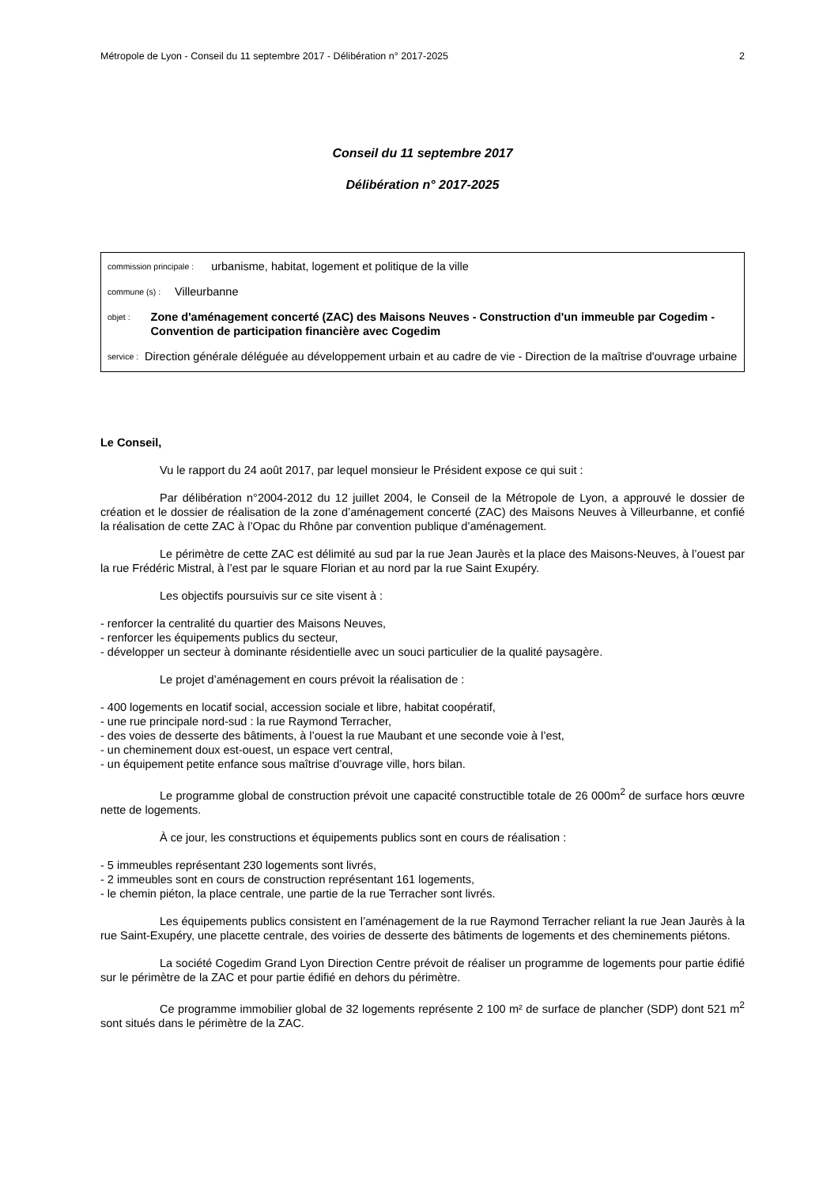Métropole de Lyon - Conseil du 11 septembre 2017 - Délibération n° 2017-2025 2
Conseil du 11 septembre 2017
Délibération n° 2017-2025
commission principale : urbanisme, habitat, logement et politique de la ville
commune (s) : Villeurbanne
objet : Zone d'aménagement concerté (ZAC) des Maisons Neuves - Construction d'un immeuble par Cogedim - Convention de participation financière avec Cogedim
service : Direction générale déléguée au développement urbain et au cadre de vie - Direction de la maîtrise d'ouvrage urbaine
Le Conseil,
Vu le rapport du 24 août 2017, par lequel monsieur le Président expose ce qui suit :
Par délibération n°2004-2012 du 12 juillet 2004, le Conseil de la Métropole de Lyon, a approuvé le dossier de création et le dossier de réalisation de la zone d’aménagement concerté (ZAC) des Maisons Neuves à Villeurbanne, et confié la réalisation de cette ZAC à l’Opac du Rhône par convention publique d’aménagement.
Le périmètre de cette ZAC est délimité au sud par la rue Jean Jaurès et la place des Maisons-Neuves, à l’ouest par la rue Frédéric Mistral, à l’est par le square Florian et au nord par la rue Saint Exupéry.
Les objectifs poursuivis sur ce site visent à :
- renforcer la centralité du quartier des Maisons Neuves,
- renforcer les équipements publics du secteur,
- développer un secteur à dominante résidentielle avec un souci particulier de la qualité paysagère.
Le projet d’aménagement en cours prévoit la réalisation de :
- 400 logements en locatif social, accession sociale et libre, habitat coopératif,
- une rue principale nord-sud : la rue Raymond Terracher,
- des voies de desserte des bâtiments, à l’ouest la rue Maubant et une seconde voie à l’est,
- un cheminement doux est-ouest, un espace vert central,
- un équipement petite enfance sous maîtrise d’ouvrage ville, hors bilan.
Le programme global de construction prévoit une capacité constructible totale de 26 000m<sup>2</sup> de surface hors œuvre nette de logements.
À ce jour, les constructions et équipements publics sont en cours de réalisation :
- 5 immeubles représentant 230 logements sont livrés,
- 2 immeubles sont en cours de construction représentant 161 logements,
- le chemin piéton, la place centrale, une partie de la rue Terracher sont livrés.
Les équipements publics consistent en l’aménagement de la rue Raymond Terracher reliant la rue Jean Jaurès à la rue Saint-Exupéry, une placette centrale, des voiries de desserte des bâtiments de logements et des cheminements piétons.
La société Cogedim Grand Lyon Direction Centre prévoit de réaliser un programme de logements pour partie édifié sur le périmètre de la ZAC et pour partie édifié en dehors du périmètre.
Ce programme immobilier global de 32 logements représente 2 100 m² de surface de plancher (SDP) dont 521 m<sup>2</sup> sont situés dans le périmètre de la ZAC.